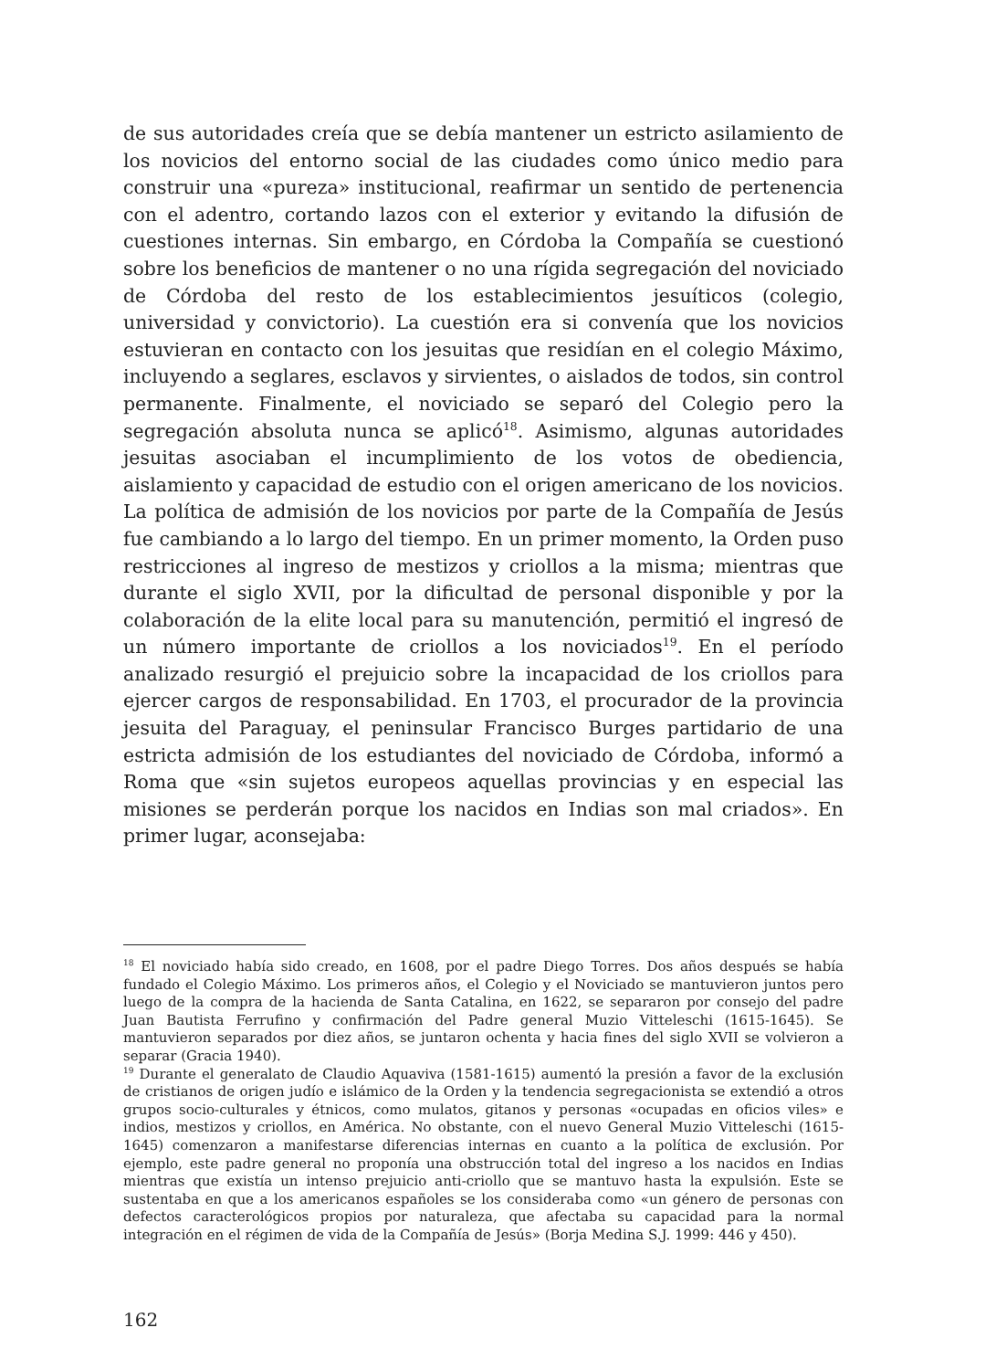de sus autoridades creía que se debía mantener un estricto asilamiento de los novicios del entorno social de las ciudades como único medio para construir una «pureza» institucional, reafirmar un sentido de pertenencia con el adentro, cortando lazos con el exterior y evitando la difusión de cuestiones internas. Sin embargo, en Córdoba la Compañía se cuestionó sobre los beneficios de mantener o no una rígida segregación del noviciado de Córdoba del resto de los establecimientos jesuíticos (colegio, universidad y convictorio). La cuestión era si convenía que los novicios estuvieran en contacto con los jesuitas que residían en el colegio Máximo, incluyendo a seglares, esclavos y sirvientes, o aislados de todos, sin control permanente. Finalmente, el noviciado se separó del Colegio pero la segregación absoluta nunca se aplicó<sup>18</sup>. Asimismo, algunas autoridades jesuitas asociaban el incumplimiento de los votos de obediencia, aislamiento y capacidad de estudio con el origen americano de los novicios. La política de admisión de los novicios por parte de la Compañía de Jesús fue cambiando a lo largo del tiempo. En un primer momento, la Orden puso restricciones al ingreso de mestizos y criollos a la misma; mientras que durante el siglo XVII, por la dificultad de personal disponible y por la colaboración de la elite local para su manutención, permitió el ingresó de un número importante de criollos a los noviciados<sup>19</sup>. En el período analizado resurgió el prejuicio sobre la incapacidad de los criollos para ejercer cargos de responsabilidad. En 1703, el procurador de la provincia jesuita del Paraguay, el peninsular Francisco Burges partidario de una estricta admisión de los estudiantes del noviciado de Córdoba, informó a Roma que «sin sujetos europeos aquellas provincias y en especial las misiones se perderán porque los nacidos en Indias son mal criados». En primer lugar, aconsejaba:
<sup>18</sup> El noviciado había sido creado, en 1608, por el padre Diego Torres. Dos años después se había fundado el Colegio Máximo. Los primeros años, el Colegio y el Noviciado se mantuvieron juntos pero luego de la compra de la hacienda de Santa Catalina, en 1622, se separaron por consejo del padre Juan Bautista Ferrufino y confirmación del Padre general Muzio Vitteleschi (1615-1645). Se mantuvieron separados por diez años, se juntaron ochenta y hacia fines del siglo XVII se volvieron a separar (Gracia 1940).
<sup>19</sup> Durante el generalato de Claudio Aquaviva (1581-1615) aumentó la presión a favor de la exclusión de cristianos de origen judío e islámico de la Orden y la tendencia segregacionista se extendió a otros grupos socio-culturales y étnicos, como mulatos, gitanos y personas «ocupadas en oficios viles» e indios, mestizos y criollos, en América. No obstante, con el nuevo General Muzio Vitteleschi (1615-1645) comenzaron a manifestarse diferencias internas en cuanto a la política de exclusión. Por ejemplo, este padre general no proponía una obstrucción total del ingreso a los nacidos en Indias mientras que existía un intenso prejuicio anti-criollo que se mantuvo hasta la expulsión. Este se sustentaba en que a los americanos españoles se los consideraba como «un género de personas con defectos caracterológicos propios por naturaleza, que afectaba su capacidad para la normal integración en el régimen de vida de la Compañía de Jesús» (Borja Medina S.J. 1999: 446 y 450).
162